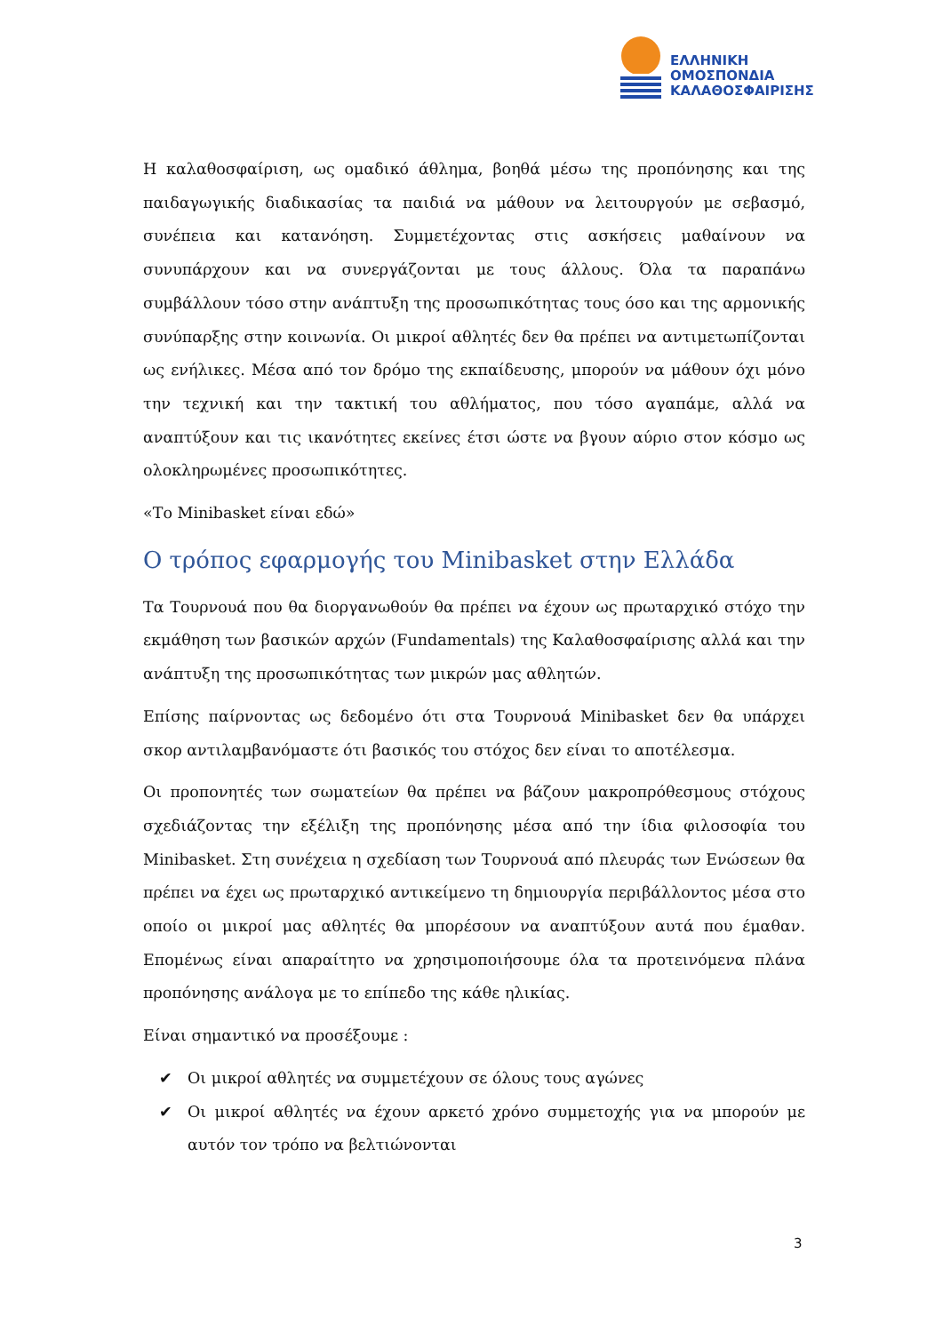ΕΛΛΗΝΙΚΗ
ΟΜΟΣΠΟΝΔΙΑ
ΚΑΛΑΘΟΣΦΑΙΡΙΣΗΣ
Η καλαθοσφαίριση, ως ομαδικό άθλημα, βοηθά μέσω της προπόνησης και της παιδαγωγικής διαδικασίας τα παιδιά να μάθουν να λειτουργούν με σεβασμό, συνέπεια και κατανόηση. Συμμετέχοντας στις ασκήσεις μαθαίνουν να συνυπάρχουν και να συνεργάζονται με τους άλλους. Όλα τα παραπάνω συμβάλλουν τόσο στην ανάπτυξη της προσωπικότητας τους όσο και της αρμονικής συνύπαρξης στην κοινωνία. Οι μικροί αθλητές δεν θα πρέπει να αντιμετωπίζονται ως ενήλικες. Μέσα από τον δρόμο της εκπαίδευσης, μπορούν να μάθουν όχι μόνο την τεχνική και την τακτική του αθλήματος, που τόσο αγαπάμε, αλλά να αναπτύξουν και τις ικανότητες εκείνες έτσι ώστε να βγουν αύριο στον κόσμο ως ολοκληρωμένες προσωπικότητες.
«Το Minibasket είναι εδώ»
Ο τρόπος εφαρμογής του Minibasket στην Ελλάδα
Τα Τουρνουά που θα διοργανωθούν θα πρέπει να έχουν ως πρωταρχικό στόχο την εκμάθηση των βασικών αρχών (Fundamentals) της Καλαθοσφαίρισης αλλά και την ανάπτυξη της προσωπικότητας των μικρών μας αθλητών.
Επίσης παίρνοντας ως δεδομένο ότι στα Τουρνουά Minibasket δεν θα υπάρχει σκορ αντιλαμβανόμαστε ότι βασικός του στόχος δεν είναι το αποτέλεσμα.
Οι προπονητές των σωματείων θα πρέπει να βάζουν μακροπρόθεσμους στόχους σχεδιάζοντας την εξέλιξη της προπόνησης μέσα από την ίδια φιλοσοφία του Minibasket. Στη συνέχεια η σχεδίαση των Τουρνουά από πλευράς των Ενώσεων θα πρέπει να έχει ως πρωταρχικό αντικείμενο τη δημιουργία περιβάλλοντος μέσα στο οποίο οι μικροί μας αθλητές θα μπορέσουν να αναπτύξουν αυτά που έμαθαν. Επομένως είναι απαραίτητο να χρησιμοποιήσουμε όλα τα προτεινόμενα πλάνα προπόνησης ανάλογα με το επίπεδο της κάθε ηλικίας.
Είναι σημαντικό να προσέξουμε :
✔ Οι μικροί αθλητές να συμμετέχουν σε όλους τους αγώνες
✔ Οι μικροί αθλητές να έχουν αρκετό χρόνο συμμετοχής για να μπορούν με αυτόν τον τρόπο να βελτιώνονται
3